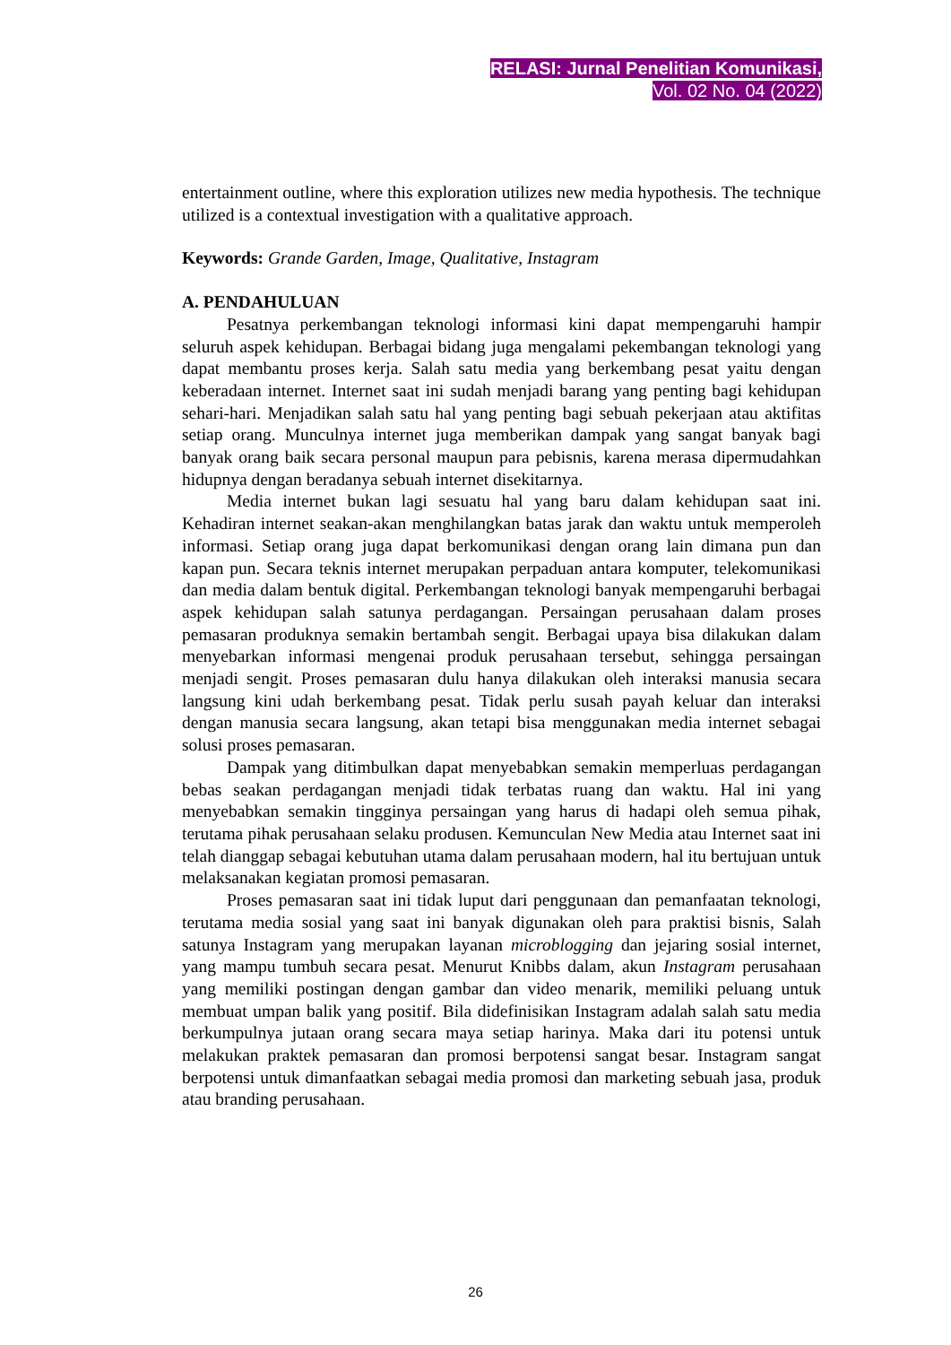RELASI: Jurnal Penelitian Komunikasi,
Vol. 02 No. 04 (2022)
entertainment outline, where this exploration utilizes new media hypothesis. The technique utilized is a contextual investigation with a qualitative approach.
Keywords: Grande Garden, Image, Qualitative, Instagram
A. PENDAHULUAN
Pesatnya perkembangan teknologi informasi kini dapat mempengaruhi hampir seluruh aspek kehidupan. Berbagai bidang juga mengalami pekembangan teknologi yang dapat membantu proses kerja. Salah satu media yang berkembang pesat yaitu dengan keberadaan internet. Internet saat ini sudah menjadi barang yang penting bagi kehidupan sehari-hari. Menjadikan salah satu hal yang penting bagi sebuah pekerjaan atau aktifitas setiap orang. Munculnya internet juga memberikan dampak yang sangat banyak bagi banyak orang baik secara personal maupun para pebisnis, karena merasa dipermudahkan hidupnya dengan beradanya sebuah internet disekitarnya.
Media internet bukan lagi sesuatu hal yang baru dalam kehidupan saat ini. Kehadiran internet seakan-akan menghilangkan batas jarak dan waktu untuk memperoleh informasi. Setiap orang juga dapat berkomunikasi dengan orang lain dimana pun dan kapan pun. Secara teknis internet merupakan perpaduan antara komputer, telekomunikasi dan media dalam bentuk digital. Perkembangan teknologi banyak mempengaruhi berbagai aspek kehidupan salah satunya perdagangan. Persaingan perusahaan dalam proses pemasaran produknya semakin bertambah sengit. Berbagai upaya bisa dilakukan dalam menyebarkan informasi mengenai produk perusahaan tersebut, sehingga persaingan menjadi sengit. Proses pemasaran dulu hanya dilakukan oleh interaksi manusia secara langsung kini udah berkembang pesat. Tidak perlu susah payah keluar dan interaksi dengan manusia secara langsung, akan tetapi bisa menggunakan media internet sebagai solusi proses pemasaran.
Dampak yang ditimbulkan dapat menyebabkan semakin memperluas perdagangan bebas seakan perdagangan menjadi tidak terbatas ruang dan waktu. Hal ini yang menyebabkan semakin tingginya persaingan yang harus di hadapi oleh semua pihak, terutama pihak perusahaan selaku produsen. Kemunculan New Media atau Internet saat ini telah dianggap sebagai kebutuhan utama dalam perusahaan modern, hal itu bertujuan untuk melaksanakan kegiatan promosi pemasaran.
Proses pemasaran saat ini tidak luput dari penggunaan dan pemanfaatan teknologi, terutama media sosial yang saat ini banyak digunakan oleh para praktisi bisnis, Salah satunya Instagram yang merupakan layanan microblogging dan jejaring sosial internet, yang mampu tumbuh secara pesat. Menurut Knibbs dalam, akun Instagram perusahaan yang memiliki postingan dengan gambar dan video menarik, memiliki peluang untuk membuat umpan balik yang positif. Bila didefinisikan Instagram adalah salah satu media berkumpulnya jutaan orang secara maya setiap harinya. Maka dari itu potensi untuk melakukan praktek pemasaran dan promosi berpotensi sangat besar. Instagram sangat berpotensi untuk dimanfaatkan sebagai media promosi dan marketing sebuah jasa, produk atau branding perusahaan.
26